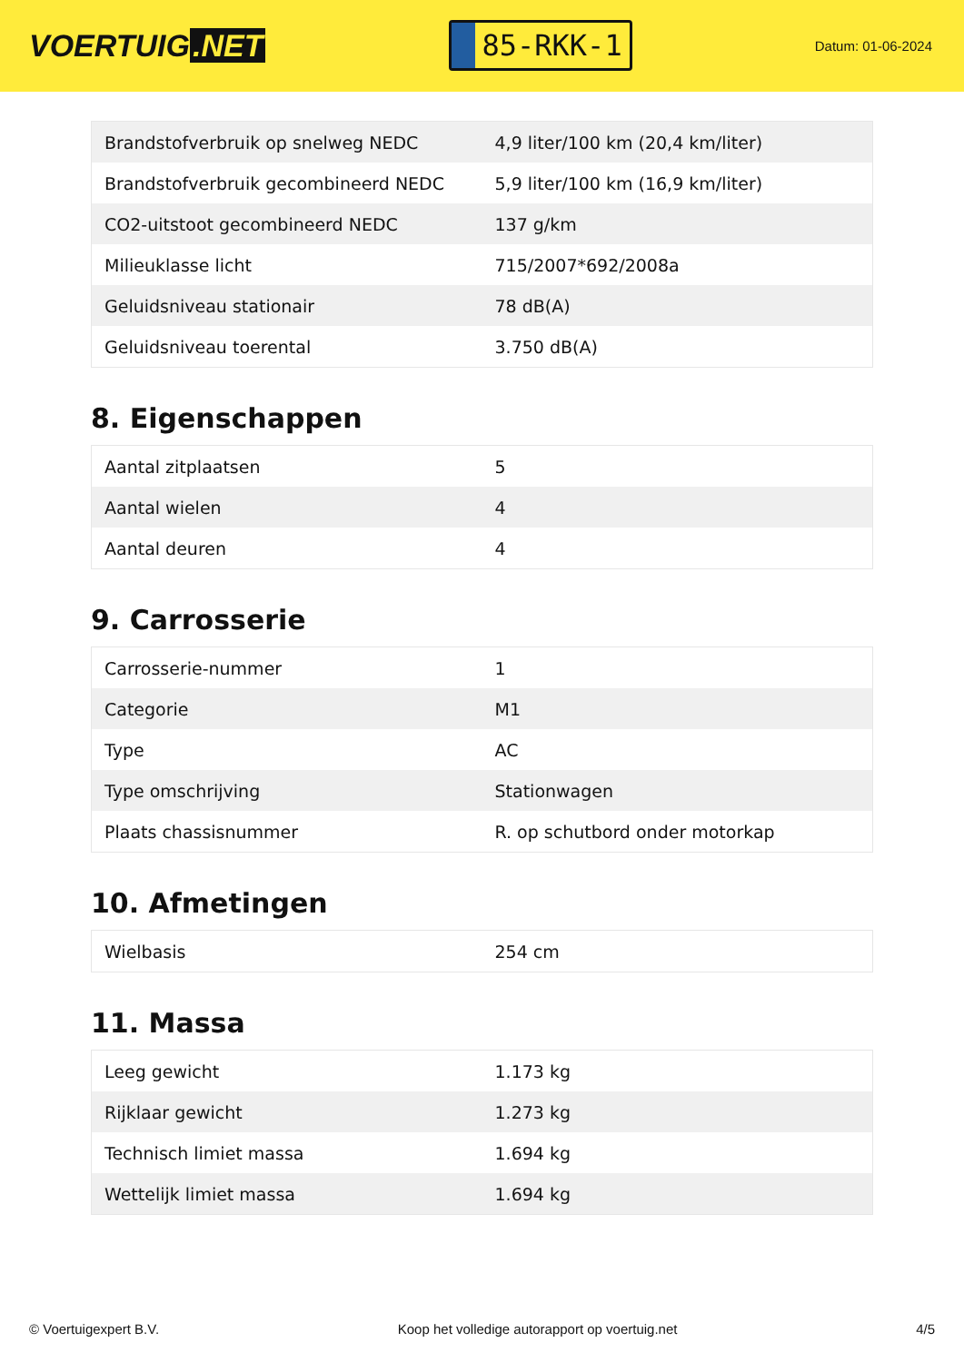VOERTUIG.NET
85-RKK-1
Datum: 01-06-2024
| Brandstofverbruik op snelweg NEDC | 4,9 liter/100 km (20,4 km/liter) |
| Brandstofverbruik gecombineerd NEDC | 5,9 liter/100 km (16,9 km/liter) |
| CO2-uitstoot gecombineerd NEDC | 137 g/km |
| Milieuklasse licht | 715/2007*692/2008a |
| Geluidsniveau stationair | 78 dB(A) |
| Geluidsniveau toerental | 3.750 dB(A) |
8. Eigenschappen
| Aantal zitplaatsen | 5 |
| Aantal wielen | 4 |
| Aantal deuren | 4 |
9. Carrosserie
| Carrosserie-nummer | 1 |
| Categorie | M1 |
| Type | AC |
| Type omschrijving | Stationwagen |
| Plaats chassisnummer | R. op schutbord onder motorkap |
10. Afmetingen
| Wielbasis | 254 cm |
11. Massa
| Leeg gewicht | 1.173 kg |
| Rijklaar gewicht | 1.273 kg |
| Technisch limiet massa | 1.694 kg |
| Wettelijk limiet massa | 1.694 kg |
© Voertuigexpert B.V. Koop het volledige autorapport op voertuig.net 4/5